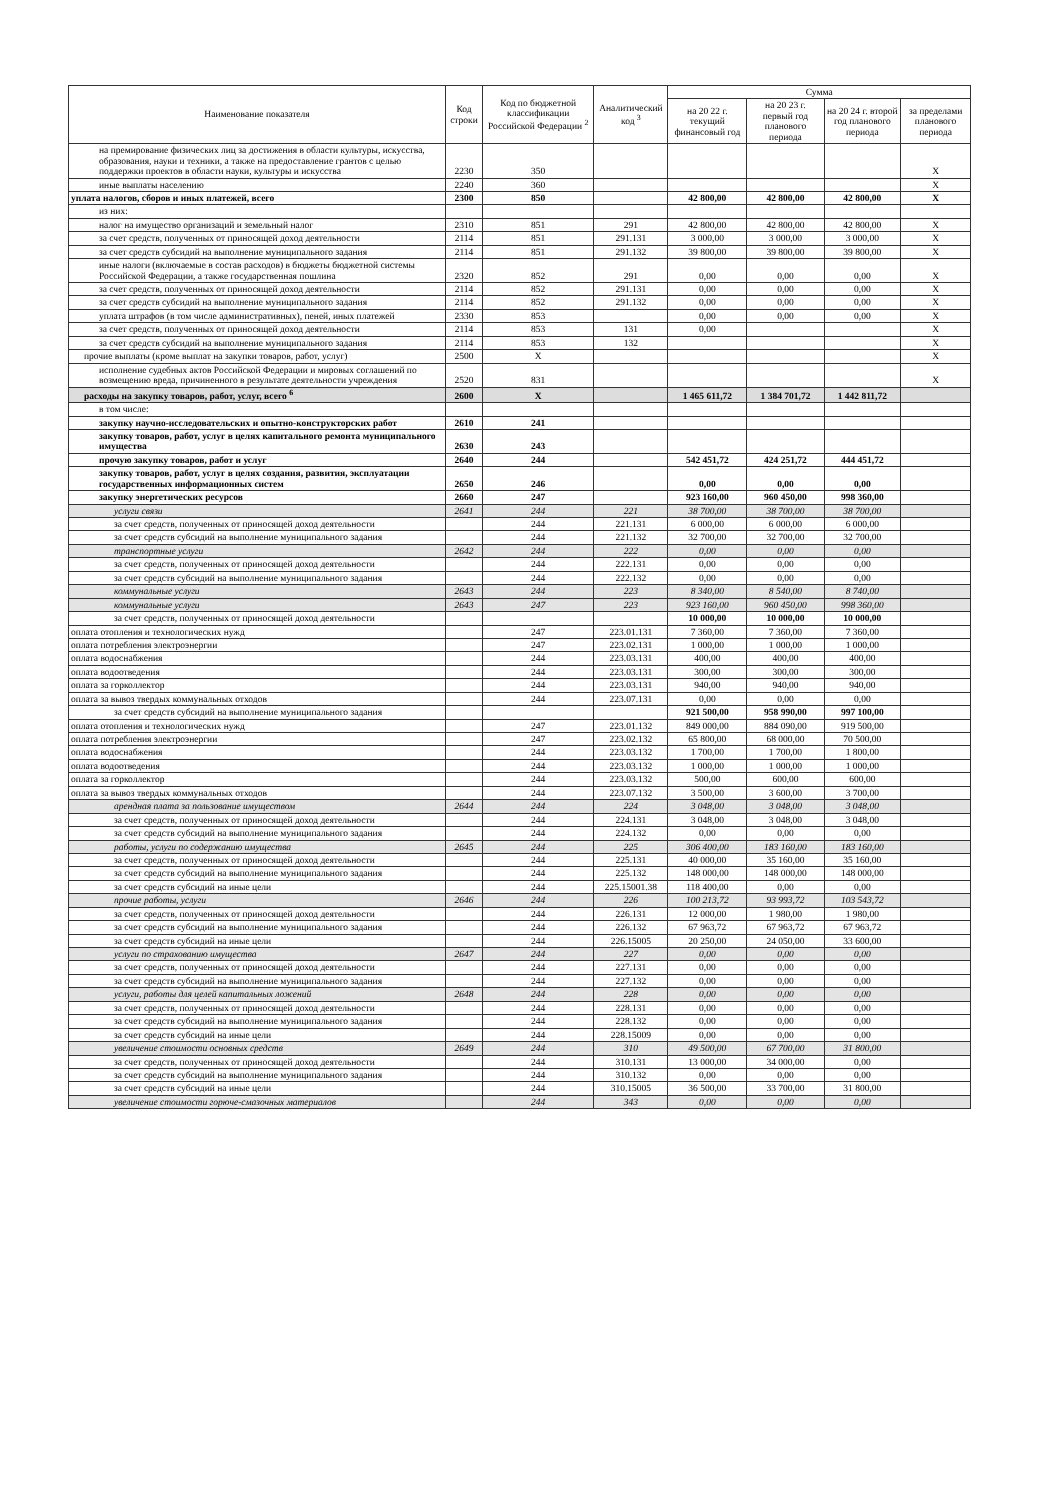| Наименование показателя | Код строки | Код по бюджетной классификации Российской Федерации <sup>2</sup> | Аналитический код <sup>3</sup> | Сумма | | | |
| --- | --- | --- | --- | --- | --- | --- | --- |
| | | | | на 20 22 г. текущий финансовый год | на 20 23 г. первый год планового периода | на 20 24 г. второй год планового периода | за пределами планового периода |
| на премирование физических лиц за достижения в области культуры, искусства, образования, науки и техники, а также на предоставление грантов с целью поддержки проектов в области науки, культуры и искусства | 2230 | 350 | | | | | X |
| иные выплаты населению | 2240 | 360 | | | | | X |
| уплата налогов, сборов и иных платежей, всего | 2300 | 850 | | 42 800,00 | 42 800,00 | 42 800,00 | X |
| из них: | | | | | | | |
| налог на имущество организаций и земельный налог | 2310 | 851 | 291 | 42 800,00 | 42 800,00 | 42 800,00 | X |
| за счет средств, полученных от приносящей доход деятельности | 2114 | 851 | 291.131 | 3 000,00 | 3 000,00 | 3 000,00 | X |
| за счет средств субсидий на выполнение муниципального задания | 2114 | 851 | 291.132 | 39 800,00 | 39 800,00 | 39 800,00 | X |
| иные налоги (включаемые в состав расходов) в бюджеты бюджетной системы Российской Федерации, а также государственная пошлина | 2320 | 852 | 291 | 0,00 | 0,00 | 0,00 | X |
| за счет средств, полученных от приносящей доход деятельности | 2114 | 852 | 291.131 | 0,00 | 0,00 | 0,00 | X |
| за счет средств субсидий на выполнение муниципального задания | 2114 | 852 | 291.132 | 0,00 | 0,00 | 0,00 | X |
| уплата штрафов (в том числе административных), пеней, иных платежей | 2330 | 853 | | 0,00 | 0,00 | 0,00 | X |
| за счет средств, полученных от приносящей доход деятельности | 2114 | 853 | 131 | 0,00 | | | X |
| за счет средств субсидий на выполнение муниципального задания | 2114 | 853 | 132 | | | | X |
| прочие выплаты (кроме выплат на закупки товаров, работ, услуг) | 2500 | X | | | | | X |
| исполнение судебных актов Российской Федерации и мировых соглашений по возмещению вреда, причиненного в результате деятельности учреждения | 2520 | 831 | | | | | X |
| расходы на закупку товаров, работ, услуг, всего <sup>6</sup> | 2600 | X | | 1 465 611,72 | 1 384 701,72 | 1 442 811,72 | |
| в том числе: | | | | | | | |
| закупку научно-исследовательских и опытно-конструкторских работ | 2610 | 241 | | | | | |
| закупку товаров, работ, услуг в целях капитального ремонта муниципального имущества | 2630 | 243 | | | | | |
| прочую закупку товаров, работ и услуг | 2640 | 244 | | 542 451,72 | 424 251,72 | 444 451,72 | |
| закупку товаров, работ, услуг в целях создания, развития, эксплуатации государственных информационных систем | 2650 | 246 | | 0,00 | 0,00 | 0,00 | |
| закупку энергетических ресурсов | 2660 | 247 | | 923 160,00 | 960 450,00 | 998 360,00 | |
| услуги связи | 2641 | 244 | 221 | 38 700,00 | 38 700,00 | 38 700,00 | |
| за счет средств, полученных от приносящей доход деятельности | | 244 | 221.131 | 6 000,00 | 6 000,00 | 6 000,00 | |
| за счет средств субсидий на выполнение муниципального задания | | 244 | 221.132 | 32 700,00 | 32 700,00 | 32 700,00 | |
| транспортные услуги | 2642 | 244 | 222 | 0,00 | 0,00 | 0,00 | |
| за счет средств, полученных от приносящей доход деятельности | | 244 | 222.131 | 0,00 | 0,00 | 0,00 | |
| за счет средств субсидий на выполнение муниципального задания | | 244 | 222.132 | 0,00 | 0,00 | 0,00 | |
| коммунальные услуги | 2643 | 244 | 223 | 8 340,00 | 8 540,00 | 8 740,00 | |
| коммунальные услуги | 2643 | 247 | 223 | 923 160,00 | 960 450,00 | 998 360,00 | |
| за счет средств, полученных от приносящей доход деятельности | | | | 10 000,00 | 10 000,00 | 10 000,00 | |
| оплата отопления и технологических нужд | | 247 | 223.01.131 | 7 360,00 | 7 360,00 | 7 360,00 | |
| оплата потребления электроэнергии | | 247 | 223.02.131 | 1 000,00 | 1 000,00 | 1 000,00 | |
| оплата водоснабжения | | 244 | 223.03.131 | 400,00 | 400,00 | 400,00 | |
| оплата водоотведения | | 244 | 223.03.131 | 300,00 | 300,00 | 300,00 | |
| оплата за горколлектор | | 244 | 223.03.131 | 940,00 | 940,00 | 940,00 | |
| оплата за вывоз твердых коммунальных отходов | | 244 | 223.07.131 | 0,00 | 0,00 | 0,00 | |
| за счет средств субсидий на выполнение муниципального задания | | | | 921 500,00 | 958 990,00 | 997 100,00 | |
| оплата отопления и технологических нужд | | 247 | 223.01.132 | 849 000,00 | 884 090,00 | 919 500,00 | |
| оплата потребления электроэнергии | | 247 | 223.02.132 | 65 800,00 | 68 000,00 | 70 500,00 | |
| оплата водоснабжения | | 244 | 223.03.132 | 1 700,00 | 1 700,00 | 1 800,00 | |
| оплата водоотведения | | 244 | 223.03.132 | 1 000,00 | 1 000,00 | 1 000,00 | |
| оплата за горколлектор | | 244 | 223.03.132 | 500,00 | 600,00 | 600,00 | |
| оплата за вывоз твердых коммунальных отходов | | 244 | 223.07.132 | 3 500,00 | 3 600,00 | 3 700,00 | |
| арендная плата за пользование имуществом | 2644 | 244 | 224 | 3 048,00 | 3 048,00 | 3 048,00 | |
| за счет средств, полученных от приносящей доход деятельности | | 244 | 224.131 | 3 048,00 | 3 048,00 | 3 048,00 | |
| за счет средств субсидий на выполнение муниципального задания | | 244 | 224.132 | 0,00 | 0,00 | 0,00 | |
| работы, услуги по содержанию имущества | 2645 | 244 | 225 | 306 400,00 | 183 160,00 | 183 160,00 | |
| за счет средств, полученных от приносящей доход деятельности | | 244 | 225.131 | 40 000,00 | 35 160,00 | 35 160,00 | |
| за счет средств субсидий на выполнение муниципального задания | | 244 | 225.132 | 148 000,00 | 148 000,00 | 148 000,00 | |
| за счет средств субсидий на иные цели | | 244 | 225.15001.38 | 118 400,00 | 0,00 | 0,00 | |
| прочие работы, услуги | 2646 | 244 | 226 | 100 213,72 | 93 993,72 | 103 543,72 | |
| за счет средств, полученных от приносящей доход деятельности | | 244 | 226.131 | 12 000,00 | 1 980,00 | 1 980,00 | |
| за счет средств субсидий на выполнение муниципального задания | | 244 | 226.132 | 67 963,72 | 67 963,72 | 67 963,72 | |
| за счет средств субсидий на иные цели | | 244 | 226.15005 | 20 250,00 | 24 050,00 | 33 600,00 | |
| услуги по страхованию имущества | 2647 | 244 | 227 | 0,00 | 0,00 | 0,00 | |
| за счет средств, полученных от приносящей доход деятельности | | 244 | 227.131 | 0,00 | 0,00 | 0,00 | |
| за счет средств субсидий на выполнение муниципального задания | | 244 | 227.132 | 0,00 | 0,00 | 0,00 | |
| услуги, работы для целей капитальных ложений | 2648 | 244 | 228 | 0,00 | 0,00 | 0,00 | |
| за счет средств, полученных от приносящей доход деятельности | | 244 | 228.131 | 0,00 | 0,00 | 0,00 | |
| за счет средств субсидий на выполнение муниципального задания | | 244 | 228.132 | 0,00 | 0,00 | 0,00 | |
| за счет средств субсидий на иные цели | | 244 | 228.15009 | 0,00 | 0,00 | 0,00 | |
| увеличение стоимости основных средств | 2649 | 244 | 310 | 49 500,00 | 67 700,00 | 31 800,00 | |
| за счет средств, полученных от приносящей доход деятельности | | 244 | 310.131 | 13 000,00 | 34 000,00 | 0,00 | |
| за счет средств субсидий на выполнение муниципального задания | | 244 | 310.132 | 0,00 | 0,00 | 0,00 | |
| за счет средств субсидий на иные цели | | 244 | 310.15005 | 36 500,00 | 33 700,00 | 31 800,00 | |
| увеличение стоимости горюче-смазочных материалов | | 244 | 343 | 0,00 | 0,00 | 0,00 | |